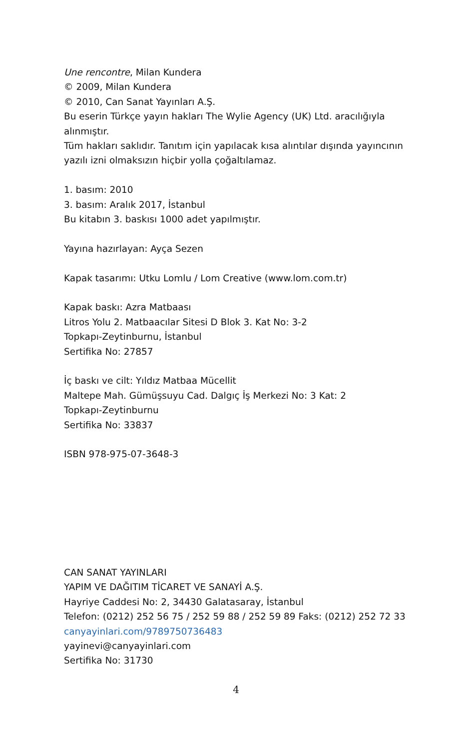Une rencontre, Milan Kundera
© 2009, Milan Kundera
© 2010, Can Sanat Yayınları A.Ş.
Bu eserin Türkçe yayın hakları The Wylie Agency (UK) Ltd. aracılığıyla alınmıştır.
Tüm hakları saklıdır. Tanıtım için yapılacak kısa alıntılar dışında yayıncının yazılı izni olmaksızın hiçbir yolla çoğaltılamaz.
1. basım: 2010
3. basım: Aralık 2017, İstanbul
Bu kitabın 3. baskısı 1000 adet yapılmıştır.
Yayına hazırlayan: Ayça Sezen
Kapak tasarımı: Utku Lomlu / Lom Creative (www.lom.com.tr)
Kapak baskı: Azra Matbaası
Litros Yolu 2. Matbaacılar Sitesi D Blok 3. Kat No: 3-2
Topkapı-Zeytinburnu, İstanbul
Sertifika No: 27857
İç baskı ve cilt: Yıldız Matbaa Mücellit
Maltepe Mah. Gümüşsuyu Cad. Dalgıç İş Merkezi No: 3 Kat: 2
Topkapı-Zeytinburnu
Sertifika No: 33837
ISBN 978-975-07-3648-3
CAN SANAT YAYINLARI
YAPIM VE DAĞITIM TİCARET VE SANAYİ A.Ş.
Hayriye Caddesi No: 2, 34430 Galatasaray, İstanbul
Telefon: (0212) 252 56 75 / 252 59 88 / 252 59 89 Faks: (0212) 252 72 33
canyayinlari.com/9789750736483
yayinevi@canyayinlari.com
Sertifika No: 31730
4